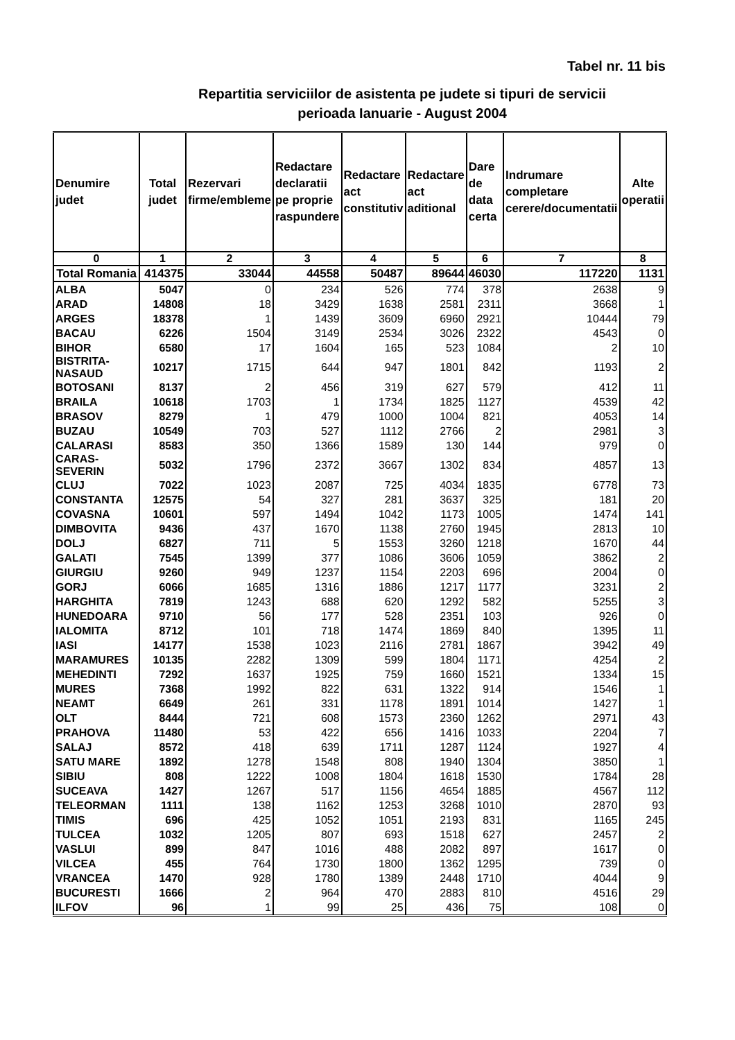Tabel nr. 11 bis
Repartitia serviciilor de asistenta pe judete si tipuri de servicii
perioada Ianuarie - August 2004
| Denumire judet | Total judet | Rezervari firme/embleme | Redactare declaratii pe proprie raspundere | Redactare act constitutiv | Redactare act aditional | Dare de data certa | Indrumare completare cerere/documentatii | Alte operatii |
| --- | --- | --- | --- | --- | --- | --- | --- | --- |
| 0 | 1 | 2 | 3 | 4 | 5 | 6 | 7 | 8 |
| Total Romania | 414375 | 33044 | 44558 | 50487 | 89644 | 46030 | 117220 | 1131 |
| ALBA | 5047 | 0 | 234 | 526 | 774 | 378 | 2638 | 9 |
| ARAD | 14808 | 18 | 3429 | 1638 | 2581 | 2311 | 3668 | 1 |
| ARGES | 18378 | 1 | 1439 | 3609 | 6960 | 2921 | 10444 | 79 |
| BACAU | 6226 | 1504 | 3149 | 2534 | 3026 | 2322 | 4543 | 0 |
| BIHOR | 6580 | 17 | 1604 | 165 | 523 | 1084 | 2 | 10 |
| BISTRITA-NASAUD | 10217 | 1715 | 644 | 947 | 1801 | 842 | 1193 | 2 |
| BOTOSANI | 8137 | 2 | 456 | 319 | 627 | 579 | 412 | 11 |
| BRAILA | 10618 | 1703 | 1 | 1734 | 1825 | 1127 | 4539 | 42 |
| BRASOV | 8279 | 1 | 479 | 1000 | 1004 | 821 | 4053 | 14 |
| BUZAU | 10549 | 703 | 527 | 1112 | 2766 | 2 | 2981 | 3 |
| CALARASI | 8583 | 350 | 1366 | 1589 | 130 | 144 | 979 | 0 |
| CARAS-SEVERIN | 5032 | 1796 | 2372 | 3667 | 1302 | 834 | 4857 | 13 |
| CLUJ | 7022 | 1023 | 2087 | 725 | 4034 | 1835 | 6778 | 73 |
| CONSTANTA | 12575 | 54 | 327 | 281 | 3637 | 325 | 181 | 20 |
| COVASNA | 10601 | 597 | 1494 | 1042 | 1173 | 1005 | 1474 | 141 |
| DIMBOVITA | 9436 | 437 | 1670 | 1138 | 2760 | 1945 | 2813 | 10 |
| DOLJ | 6827 | 711 | 5 | 1553 | 3260 | 1218 | 1670 | 44 |
| GALATI | 7545 | 1399 | 377 | 1086 | 3606 | 1059 | 3862 | 2 |
| GIURGIU | 9260 | 949 | 1237 | 1154 | 2203 | 696 | 2004 | 0 |
| GORJ | 6066 | 1685 | 1316 | 1886 | 1217 | 1177 | 3231 | 2 |
| HARGHITA | 7819 | 1243 | 688 | 620 | 1292 | 582 | 5255 | 3 |
| HUNEDOARA | 9710 | 56 | 177 | 528 | 2351 | 103 | 926 | 0 |
| IALOMITA | 8712 | 101 | 718 | 1474 | 1869 | 840 | 1395 | 11 |
| IASI | 14177 | 1538 | 1023 | 2116 | 2781 | 1867 | 3942 | 49 |
| MARAMURES | 10135 | 2282 | 1309 | 599 | 1804 | 1171 | 4254 | 2 |
| MEHEDINTI | 7292 | 1637 | 1925 | 759 | 1660 | 1521 | 1334 | 15 |
| MURES | 7368 | 1992 | 822 | 631 | 1322 | 914 | 1546 | 1 |
| NEAMT | 6649 | 261 | 331 | 1178 | 1891 | 1014 | 1427 | 1 |
| OLT | 8444 | 721 | 608 | 1573 | 2360 | 1262 | 2971 | 43 |
| PRAHOVA | 11480 | 53 | 422 | 656 | 1416 | 1033 | 2204 | 7 |
| SALAJ | 8572 | 418 | 639 | 1711 | 1287 | 1124 | 1927 | 4 |
| SATU MARE | 1892 | 1278 | 1548 | 808 | 1940 | 1304 | 3850 | 1 |
| SIBIU | 808 | 1222 | 1008 | 1804 | 1618 | 1530 | 1784 | 28 |
| SUCEAVA | 1427 | 1267 | 517 | 1156 | 4654 | 1885 | 4567 | 112 |
| TELEORMAN | 1111 | 138 | 1162 | 1253 | 3268 | 1010 | 2870 | 93 |
| TIMIS | 696 | 425 | 1052 | 1051 | 2193 | 831 | 1165 | 245 |
| TULCEA | 1032 | 1205 | 807 | 693 | 1518 | 627 | 2457 | 2 |
| VASLUI | 899 | 847 | 1016 | 488 | 2082 | 897 | 1617 | 0 |
| VILCEA | 455 | 764 | 1730 | 1800 | 1362 | 1295 | 739 | 0 |
| VRANCEA | 1470 | 928 | 1780 | 1389 | 2448 | 1710 | 4044 | 9 |
| BUCURESTI | 1666 | 2 | 964 | 470 | 2883 | 810 | 4516 | 29 |
| ILFOV | 96 | 1 | 99 | 25 | 436 | 75 | 108 | 0 |